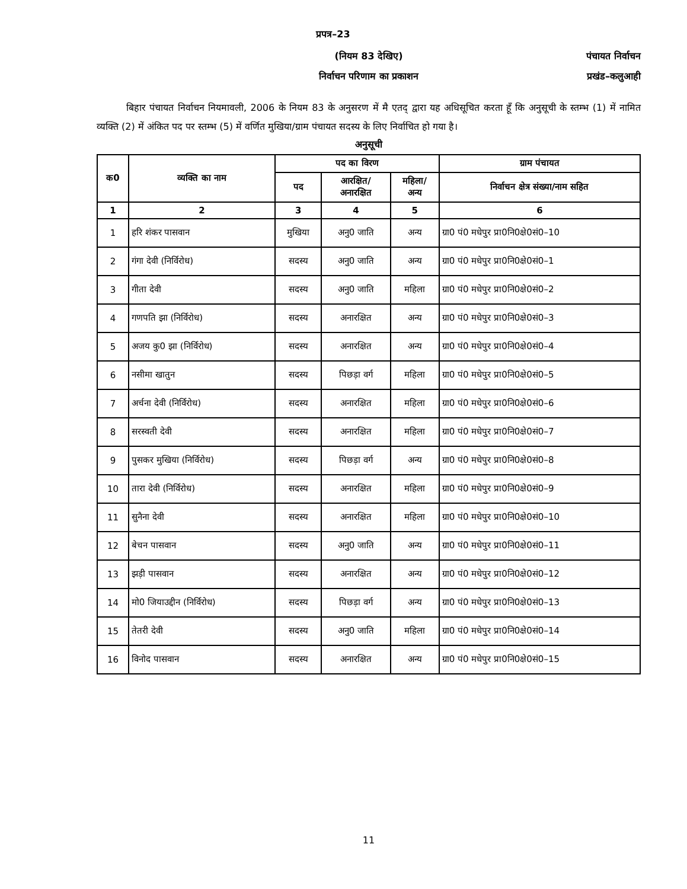प्रपत्र–23
(नियम 83 देखिए)
निर्वाचन परिणाम का प्रकाशन
पंचायत निर्वाचन
प्रखंड–कलुआही
बिहार पंचायत निर्वाचन नियमावली, 2006 के नियम 83 के अनुसरण में मै एतद् द्वारा यह अधिसूचित करता हूँ कि अनुसूची के स्तम्भ (1) में नामित व्यक्ति (2) में अंकित पद पर स्तम्भ (5) में वर्णित मुखिया/ग्राम पंचायत सदस्य के लिए निर्वाचित हो गया है।
अनुसूची
| क0 | व्यक्ति का नाम | पद का विरण | | | ग्राम पंचायत |
| --- | --- | --- | --- | --- | --- |
| | | पद | आरक्षित/ अनारक्षित | महिला/ अन्य | निर्वाचन क्षेत्र संख्या/नाम सहित |
| 1 | 2 | 3 | 4 | 5 | 6 |
| 1 | हरि शंकर पासवान | मुखिया | अनु0 जाति | अन्य | ग्रा0 पं0 मधेपुर प्रा0नि0क्षे0सं0–10 |
| 2 | गंगा देवी (निर्विरोध) | सदस्य | अनु0 जाति | अन्य | ग्रा0 पं0 मधेपुर प्रा0नि0क्षे0सं0–1 |
| 3 | गीता देवी | सदस्य | अनु0 जाति | महिला | ग्रा0 पं0 मधेपुर प्रा0नि0क्षे0सं0–2 |
| 4 | गणपति झा (निर्विरोध) | सदस्य | अनारक्षित | अन्य | ग्रा0 पं0 मधेपुर प्रा0नि0क्षे0सं0–3 |
| 5 | अजय कु0 झा (निर्विरोध) | सदस्य | अनारक्षित | अन्य | ग्रा0 पं0 मधेपुर प्रा0नि0क्षे0सं0–4 |
| 6 | नसीमा खातुन | सदस्य | पिछड़ा वर्ग | महिला | ग्रा0 पं0 मधेपुर प्रा0नि0क्षे0सं0–5 |
| 7 | अर्चना देवी (निर्विरोध) | सदस्य | अनारक्षित | महिला | ग्रा0 पं0 मधेपुर प्रा0नि0क्षे0सं0–6 |
| 8 | सरस्वती देवी | सदस्य | अनारक्षित | महिला | ग्रा0 पं0 मधेपुर प्रा0नि0क्षे0सं0–7 |
| 9 | पुसकर मुखिया (निर्विरोध) | सदस्य | पिछड़ा वर्ग | अन्य | ग्रा0 पं0 मधेपुर प्रा0नि0क्षे0सं0–8 |
| 10 | तारा देवी (निर्विरोध) | सदस्य | अनारक्षित | महिला | ग्रा0 पं0 मधेपुर प्रा0नि0क्षे0सं0–9 |
| 11 | सुनैना देवी | सदस्य | अनारक्षित | महिला | ग्रा0 पं0 मधेपुर प्रा0नि0क्षे0सं0–10 |
| 12 | बेचन पासवान | सदस्य | अनु0 जाति | अन्य | ग्रा0 पं0 मधेपुर प्रा0नि0क्षे0सं0–11 |
| 13 | झड़ी पासवान | सदस्य | अनारक्षित | अन्य | ग्रा0 पं0 मधेपुर प्रा0नि0क्षे0सं0–12 |
| 14 | मो0 जियाउद्दीन (निर्विरोध) | सदस्य | पिछड़ा वर्ग | अन्य | ग्रा0 पं0 मधेपुर प्रा0नि0क्षे0सं0–13 |
| 15 | तेतरी देवी | सदस्य | अनु0 जाति | महिला | ग्रा0 पं0 मधेपुर प्रा0नि0क्षे0सं0–14 |
| 16 | विनोद पासवान | सदस्य | अनारक्षित | अन्य | ग्रा0 पं0 मधेपुर प्रा0नि0क्षे0सं0–15 |
11